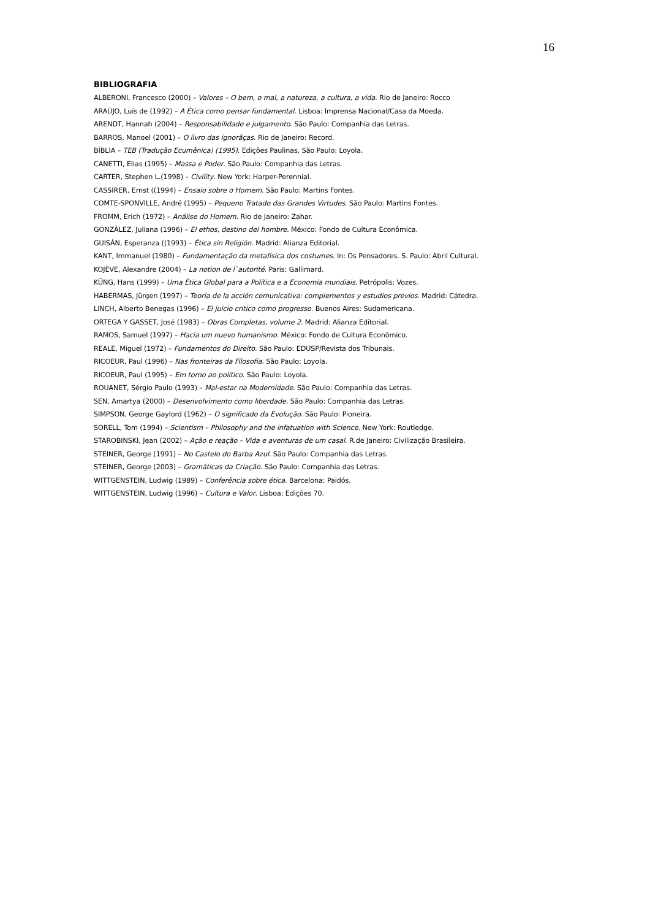16
BIBLIOGRAFIA
ALBERONI, Francesco (2000) – Valores – O bem, o mal, a natureza, a cultura, a vida. Rio de Janeiro: Rocco
ARAÚJO, Luís de (1992) – A Ética como pensar fundamental. Lisboa: Imprensa Nacional/Casa da Moeda.
ARENDT, Hannah (2004) – Responsabilidade e julgamento. São Paulo: Companhia das Letras.
BARROS, Manoel (2001) – O livro das ignorãças. Rio de Janeiro: Record.
BÍBLIA – TEB (Tradução Ecumênica) (1995). Edições Paulinas. São Paulo: Loyola.
CANETTI, Elias (1995) – Massa e Poder. São Paulo: Companhia das Letras.
CARTER, Stephen L.(1998) – Civility. New York: Harper-Perennial.
CASSIRER, Ernst ((1994) – Ensaio sobre o Homem. São Paulo: Martins Fontes.
COMTE-SPONVILLE, André (1995) – Pequeno Tratado das Grandes Virtudes. São Paulo: Martins Fontes.
FROMM, Erich (1972) – Análise do Homem. Rio de Janeiro: Zahar.
GONZÁLEZ, Juliana (1996) – El ethos, destino del hombre. México: Fondo de Cultura Econômica.
GUISÁN, Esperanza ((1993) – Ética sin Religión. Madrid: Alianza Editorial.
KANT, Immanuel (1980) – Fundamentação da metafísica dos costumes. In: Os Pensadores. S. Paulo: Abril Cultural.
KOJÈVE, Alexandre (2004) – La notion de l`autorité. Paris: Gallimard.
KÜNG, Hans (1999) – Uma Ética Global para a Política e a Economia mundiais. Petrópolis: Vozes.
HABERMAS, Jürgen (1997) – Teoría de la acción comunicativa: complementos y estudios previos. Madrid: Cátedra.
LINCH, Alberto Benegas (1996) – El juicio critico como progresso. Buenos Aires: Sudamericana.
ORTEGA Y GASSET, José (1983) – Obras Completas, volume 2. Madrid: Alianza Editorial.
RAMOS, Samuel (1997) – Hacia um nuevo humanismo. México: Fondo de Cultura Econômico.
REALE, Miguel (1972) – Fundamentos do Direito. São Paulo: EDUSP/Revista dos Tribunais.
RICOEUR, Paul (1996) – Nas fronteiras da Filosofia. São Paulo: Loyola.
RICOEUR, Paul (1995) – Em torno ao político. São Paulo: Loyola.
ROUANET, Sérgio Paulo (1993) – Mal-estar na Modernidade. São Paulo: Companhia das Letras.
SEN, Amartya (2000) – Desenvolvimento como liberdade. São Paulo: Companhia das Letras.
SIMPSON, George Gaylord (1962) – O significado da Evolução. São Paulo: Pioneira.
SORELL, Tom (1994) – Scientism – Philosophy and the infatuation with Science. New York: Routledge.
STAROBINSKI, Jean (2002) – Ação e reação – Vida e aventuras de um casal. R.de Janeiro: Civilização Brasileira.
STEINER, George (1991) – No Castelo do Barba Azul. São Paulo: Companhia das Letras.
STEINER, George (2003) – Gramáticas da Criação. São Paulo: Companhia das Letras.
WITTGENSTEIN, Ludwig (1989) – Conferência sobre ética. Barcelona: Paidós.
WITTGENSTEIN, Ludwig (1996) – Cultura e Valor. Lisboa: Edições 70.